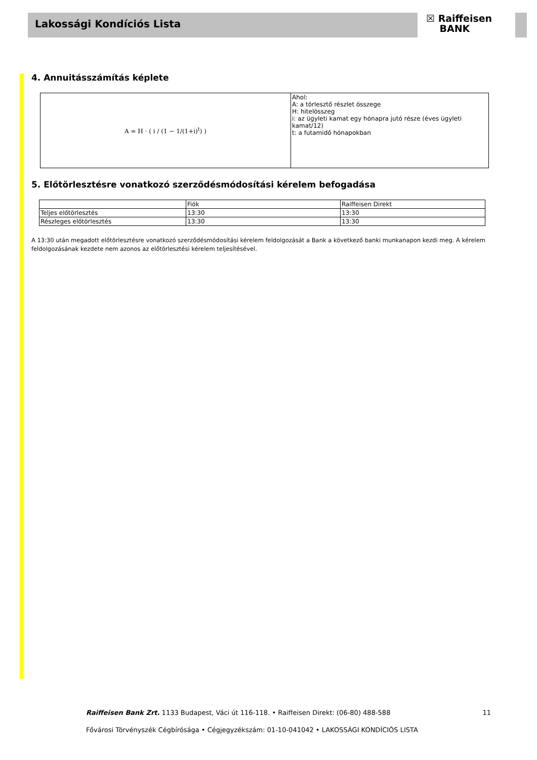Lakossági Kondíciós Lista
☒ Raiffeisen
BANK
4. Annuitásszámítás képlete
| A = H · ( i / (1 − 1/(1+i)<sup>t</sup>) ) | Ahol: A: a törlesztő részlet összege H: hitelösszeg i: az ügyleti kamat egy hónapra jutó része (éves ügyleti kamat/12) t: a futamidő hónapokban |
5. Előtörlesztésre vonatkozó szerződésmódosítási kérelem befogadása
| | Fiók | Raiffeisen Direkt |
| Teljes előtörlesztés | 13:30 | 13:30 |
| Részleges előtörlesztés | 13:30 | 13:30 |
A 13:30 után megadott előtörlesztésre vonatkozó szerződésmódosítási kérelem feldolgozását a Bank a következő banki munkanapon kezdi meg. A kérelem feldolgozásának kezdete nem azonos az előtörlesztési kérelem teljesítésével.
Raiffeisen Bank Zrt. 1133 Budapest, Váci út 116-118. • Raiffeisen Direkt: (06-80) 488-588 11
Fővárosi Törvényszék Cégbírósága • Cégjegyzékszám: 01-10-041042 • LAKOSSÁGI KONDÍCIÓS LISTA